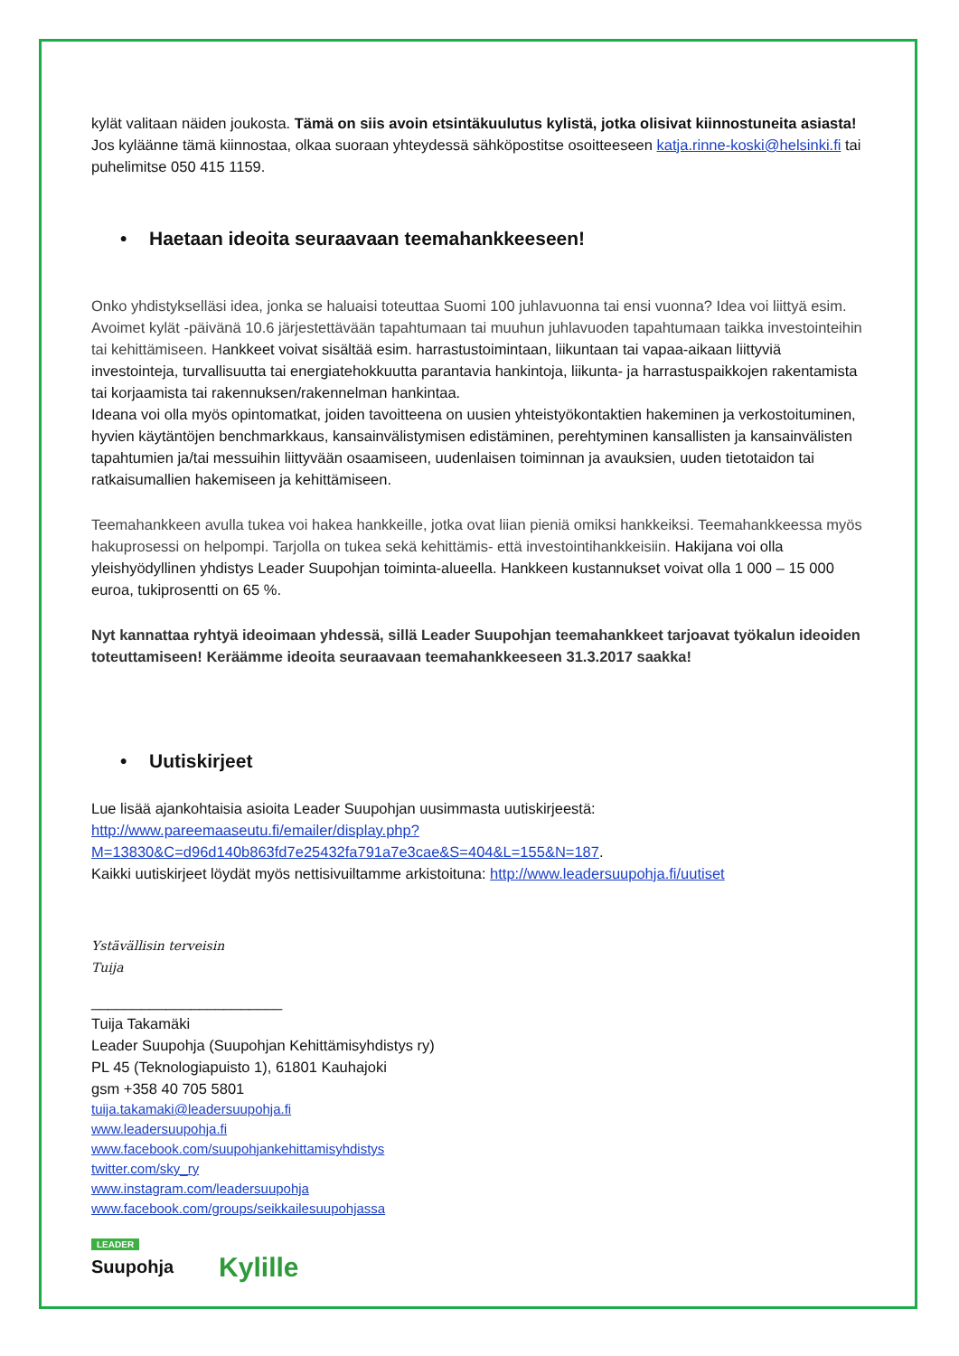kylät valitaan näiden joukosta. Tämä on siis avoin etsintäkuulutus kylistä, jotka olisivat kiinnostuneita asiasta! Jos kyläänne tämä kiinnostaa, olkaa suoraan yhteydessä sähköpostitse osoitteeseen katja.rinne-koski@helsinki.fi tai puhelimitse 050 415 1159.
• Haetaan ideoita seuraavaan teemahankkeeseen!
Onko yhdistykselläsi idea, jonka se haluaisi toteuttaa Suomi 100 juhlavuonna tai ensi vuonna? Idea voi liittyä esim. Avoimet kylät -päivänä 10.6 järjestettävään tapahtumaan tai muuhun juhlavuoden tapahtumaan taikka investointeihin tai kehittämiseen. Hankkeet voivat sisältää esim. harrastustoimintaan, liikuntaan tai vapaa-aikaan liittyviä investointeja, turvallisuutta tai energiatehokkuutta parantavia hankintoja, liikunta- ja harrastuspaikkojen rakentamista tai korjaamista tai rakennuksen/rakennelman hankintaa.
Ideana voi olla myös opintomatkat, joiden tavoitteena on uusien yhteistyökontaktien hakeminen ja verkostoituminen, hyvien käytäntöjen benchmarkkaus, kansainvälistymisen edistäminen, perehtyminen kansallisten ja kansainvälisten tapahtumien ja/tai messuihin liittyvään osaamiseen, uudenlaisen toiminnan ja avauksien, uuden tietotaidon tai ratkaisumallien hakemiseen ja kehittämiseen.
Teemahankkeen avulla tukea voi hakea hankkeille, jotka ovat liian pieniä omiksi hankkeiksi. Teemahankkeessa myös hakuprosessi on helpompi. Tarjolla on tukea sekä kehittämis- että investointihankkeisiin. Hakijana voi olla yleishyödyllinen yhdistys Leader Suupohjan toiminta-alueella. Hankkeen kustannukset voivat olla 1 000 – 15 000 euroa, tukiprosentti on 65 %.
Nyt kannattaa ryhtyä ideoimaan yhdessä, sillä Leader Suupohjan teemahankkeet tarjoavat työkalun ideoiden toteuttamiseen! Keräämme ideoita seuraavaan teemahankkeeseen 31.3.2017 saakka!
• Uutiskirjeet
Lue lisää ajankohtaisia asioita Leader Suupohjan uusimmasta uutiskirjeestä:
http://www.pareemaaseutu.fi/emailer/display.php?M=13830&C=d96d140b863fd7e25432fa791a7e3cae&S=404&L=155&N=187.
Kaikki uutiskirjeet löydät myös nettisivuiltamme arkistoituna: http://www.leadersuupohja.fi/uutiset
Ystävällisin terveisin
Tuija
_______________________
Tuija Takamäki
Leader Suupohja (Suupohjan Kehittämisyhdistys ry)
PL 45 (Teknologiapuisto 1), 61801 Kauhajoki
gsm +358 40 705 5801
tuija.takamaki@leadersuupohja.fi
www.leadersuupohja.fi
www.facebook.com/suupohjankehittamisyhdistys
twitter.com/sky_ry
www.instagram.com/leadersuupohja
www.facebook.com/groups/seikkailesuupohjassa
LEADER
Suupohja
Kylille